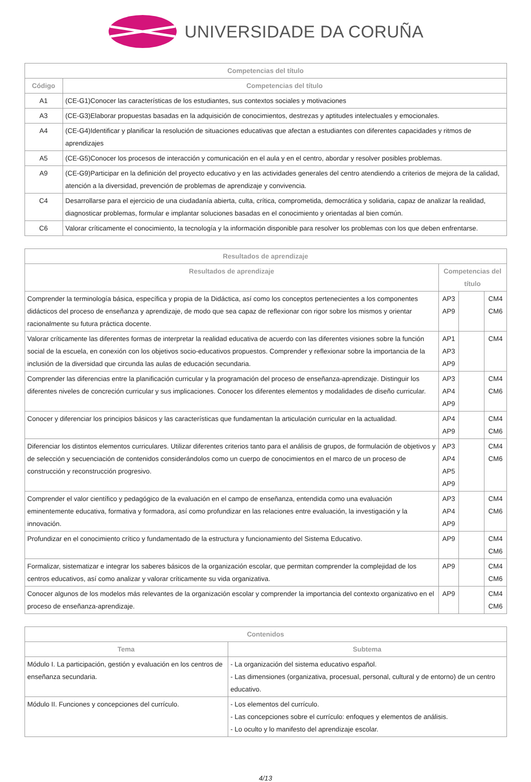UNIVERSIDADE DA CORUÑA
| Competencias del título | |
| --- | --- |
| Código | Competencias del título |
| A1 | (CE-G1)Conocer las características de los estudiantes, sus contextos sociales y motivaciones |
| A3 | (CE-G3)Elaborar propuestas basadas en la adquisición de conocimientos, destrezas y aptitudes intelectuales y emocionales. |
| A4 | (CE-G4)Identificar y planificar la resolución de situaciones educativas que afectan a estudiantes con diferentes capacidades y ritmos de aprendizajes |
| A5 | (CE-G5)Conocer los procesos de interacción y comunicación en el aula y en el centro, abordar y resolver posibles problemas. |
| A9 | (CE-G9)Participar en la definición del proyecto educativo y en las actividades generales del centro atendiendo a criterios de mejora de la calidad, atención a la diversidad, prevención de problemas de aprendizaje y convivencia. |
| C4 | Desarrollarse para el ejercicio de una ciudadanía abierta, culta, crítica, comprometida, democrática y solidaria, capaz de analizar la realidad, diagnosticar problemas, formular e implantar soluciones basadas en el conocimiento y orientadas al bien común. |
| C6 | Valorar críticamente el conocimiento, la tecnología y la información disponible para resolver los problemas con los que deben enfrentarse. |
| Resultados de aprendizaje | | | |
| --- | --- | --- | --- |
| Resultados de aprendizaje | Competencias del título | | |
| Comprender la terminología básica, específica y propia de la Didáctica, así como los conceptos pertenecientes a los componentes didácticos del proceso de enseñanza y aprendizaje, de modo que sea capaz de reflexionar con rigor sobre los mismos y orientar racionalmente su futura práctica docente. | AP3 AP9 | | CM4 CM6 |
| Valorar críticamente las diferentes formas de interpretar la realidad educativa de acuerdo con las diferentes visiones sobre la función social de la escuela, en conexión con los objetivos socio-educativos propuestos. Comprender y reflexionar sobre la importancia de la inclusión de la diversidad que circunda las aulas de educación secundaria. | AP1 AP3 AP9 | | CM4 |
| Comprender las diferencias entre la planificación curricular y la programación del proceso de enseñanza-aprendizaje. Distinguir los diferentes niveles de concreción curricular y sus implicaciones. Conocer los diferentes elementos y modalidades de diseño curricular. | AP3 AP4 AP9 | | CM4 CM6 |
| Conocer y diferenciar los principios básicos y las características que fundamentan la articulación curricular en la actualidad. | AP4 AP9 | | CM4 CM6 |
| Diferenciar los distintos elementos curriculares. Utilizar diferentes criterios tanto para el análisis de grupos, de formulación de objetivos y de selección y secuenciación de contenidos considerándolos como un cuerpo de conocimientos en el marco de un proceso de construcción y reconstrucción progresivo. | AP3 AP4 AP5 AP9 | | CM4 CM6 |
| Comprender el valor científico y pedagógico de la evaluación en el campo de enseñanza, entendida como una evaluación eminentemente educativa, formativa y formadora, así como profundizar en las relaciones entre evaluación, la investigación y la innovación. | AP3 AP4 AP9 | | CM4 CM6 |
| Profundizar en el conocimiento crítico y fundamentado de la estructura y funcionamiento del Sistema Educativo. | AP9 | | CM4 CM6 |
| Formalizar, sistematizar e integrar los saberes básicos de la organización escolar, que permitan comprender la complejidad de los centros educativos, así como analizar y valorar críticamente su vida organizativa. | AP9 | | CM4 CM6 |
| Conocer algunos de los modelos más relevantes de la organización escolar y comprender la importancia del contexto organizativo en el proceso de enseñanza-aprendizaje. | AP9 | | CM4 CM6 |
| Contenidos | |
| --- | --- |
| Tema | Subtema |
| Módulo I. La participación, gestión y evaluación en los centros de enseñanza secundaria. | - La organización del sistema educativo español. - Las dimensiones (organizativa, procesual, personal, cultural y de entorno) de un centro educativo. |
| Módulo II. Funciones y concepciones del currículo. | - Los elementos del currículo. - Las concepciones sobre el currículo: enfoques y elementos de análisis. - Lo oculto y lo manifesto del aprendizaje escolar. |
4/13